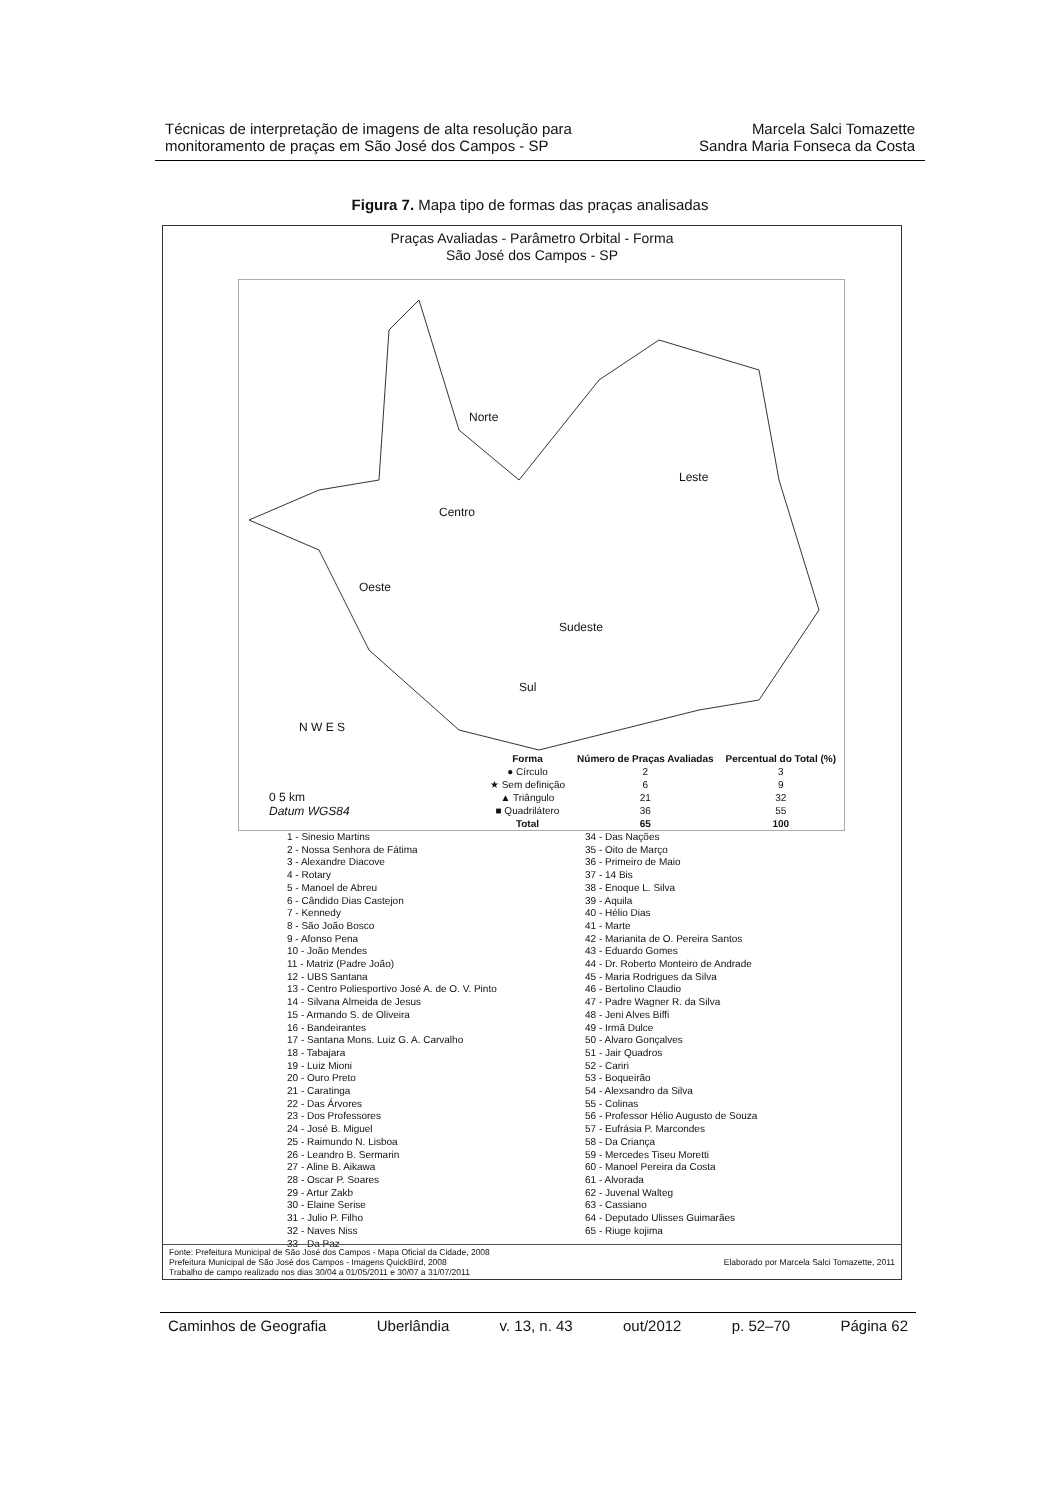Técnicas de interpretação de imagens de alta resolução para
monitoramento de praças em São José dos Campos - SP
Marcela Salci Tomazette
Sandra Maria Fonseca da Costa
Figura 7. Mapa tipo de formas das praças analisadas
Praças Avaliadas - Parâmetro Orbital - Forma
São José dos Campos - SP
Norte
Leste
Centro
Oeste
Sudeste
Sul
N W E S
0 5 km
Datum WGS84
| Forma | Número de Praças Avaliadas | Percentual do Total (%) |
| --- | --- | --- |
| ● Círculo | 2 | 3 |
| ★ Sem definição | 6 | 9 |
| ▲ Triângulo | 21 | 32 |
| ■ Quadrilátero | 36 | 55 |
| Total | 65 | 100 |
1 - Sinesio Martins
2 - Nossa Senhora de Fátima
3 - Alexandre Diacove
4 - Rotary
5 - Manoel de Abreu
6 - Cândido Dias Castejon
7 - Kennedy
8 - São João Bosco
9 - Afonso Pena
10 - João Mendes
11 - Matriz (Padre João)
12 - UBS Santana
13 - Centro Poliesportivo José A. de O. V. Pinto
14 - Silvana Almeida de Jesus
15 - Armando S. de Oliveira
16 - Bandeirantes
17 - Santana Mons. Luiz G. A. Carvalho
18 - Tabajara
19 - Luiz Mioni
20 - Ouro Preto
21 - Caratinga
22 - Das Árvores
23 - Dos Professores
24 - José B. Miguel
25 - Raimundo N. Lisboa
26 - Leandro B. Sermarin
27 - Aline B. Aikawa
28 - Oscar P. Soares
29 - Artur Zakb
30 - Elaine Serise
31 - Julio P. Filho
32 - Naves Niss
33 - Da Paz
34 - Das Nações
35 - Oito de Março
36 - Primeiro de Maio
37 - 14 Bis
38 - Enoque L. Silva
39 - Aquila
40 - Hélio Dias
41 - Marte
42 - Marianita de O. Pereira Santos
43 - Eduardo Gomes
44 - Dr. Roberto Monteiro de Andrade
45 - Maria Rodrigues da Silva
46 - Bertolino Claudio
47 - Padre Wagner R. da Silva
48 - Jeni Alves Biffi
49 - Irmã Dulce
50 - Alvaro Gonçalves
51 - Jair Quadros
52 - Cariri
53 - Boqueirão
54 - Alexsandro da Silva
55 - Colinas
56 - Professor Hélio Augusto de Souza
57 - Eufrásia P. Marcondes
58 - Da Criança
59 - Mercedes Tiseu Moretti
60 - Manoel Pereira da Costa
61 - Alvorada
62 - Juvenal Walteg
63 - Cassiano
64 - Deputado Ulisses Guimarães
65 - Riuge kojima
Fonte: Prefeitura Municipal de São José dos Campos - Mapa Oficial da Cidade, 2008
Prefeitura Municipal de São José dos Campos - Imagens QuickBird, 2008
Trabalho de campo realizado nos dias 30/04 a 01/05/2011 e 30/07 a 31/07/2011
Elaborado por Marcela Salci Tomazette, 2011
Caminhos de Geografia Uberlândia v. 13, n. 43 out/2012 p. 52–70 Página 62